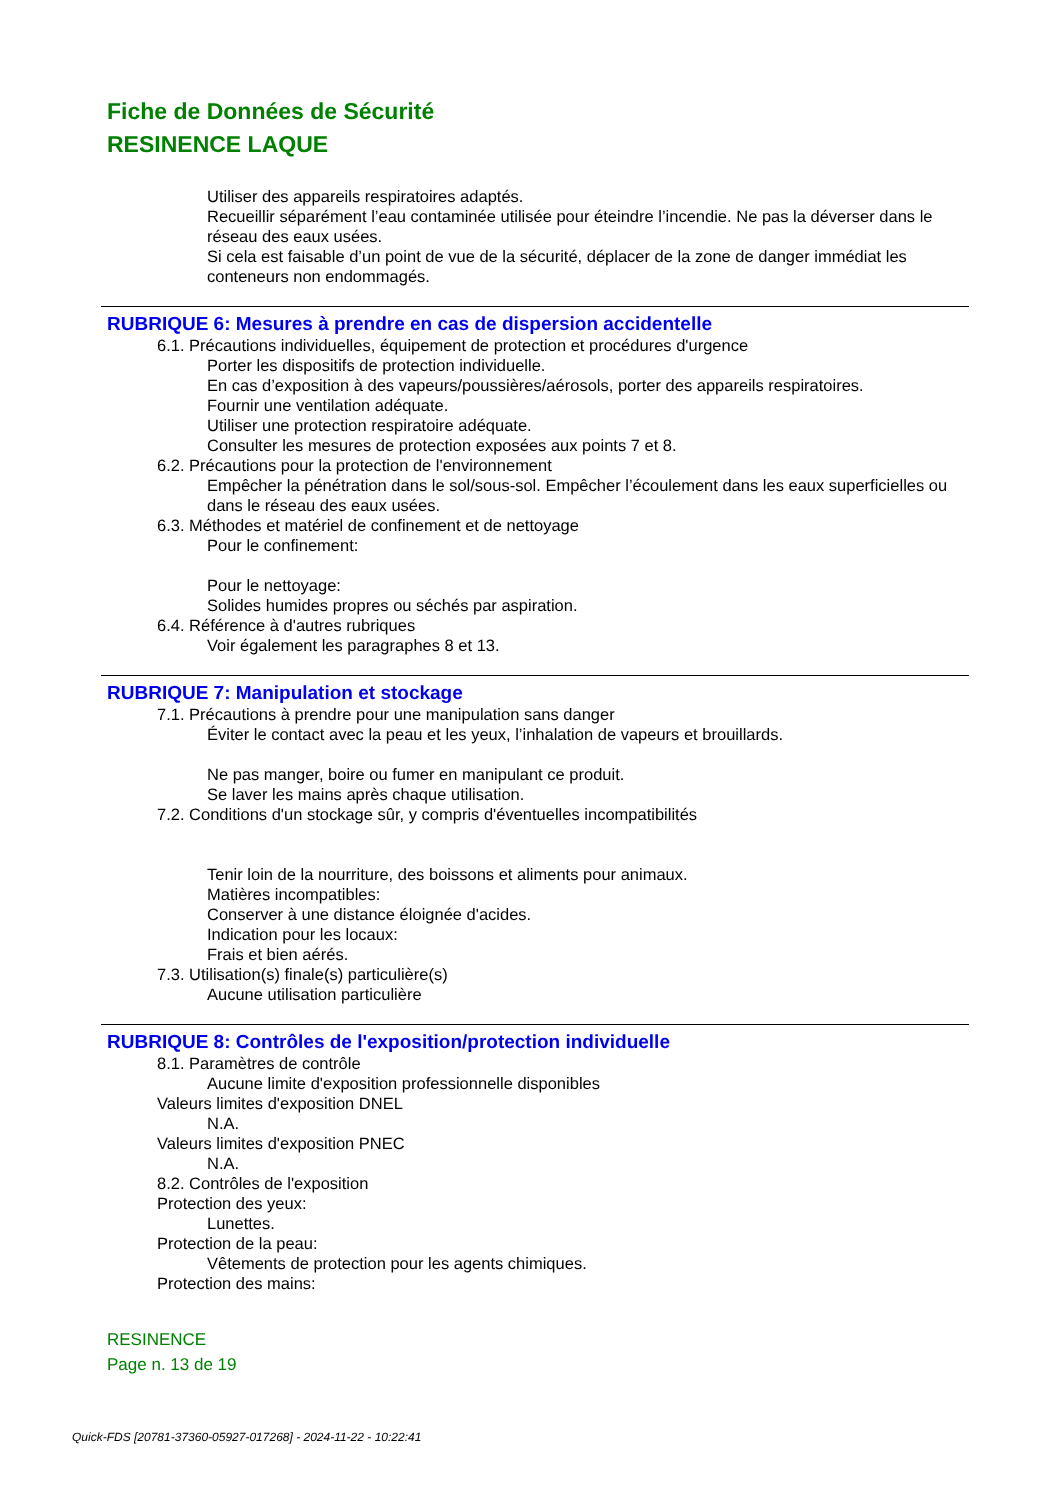Fiche de Données de Sécurité
RESINENCE LAQUE
Utiliser des appareils respiratoires adaptés.
Recueillir séparément l’eau contaminée utilisée pour éteindre l’incendie. Ne pas la déverser dans le réseau des eaux usées.
Si cela est faisable d’un point de vue de la sécurité, déplacer de la zone de danger immédiat les conteneurs non endommagés.
RUBRIQUE 6: Mesures à prendre en cas de dispersion accidentelle
6.1. Précautions individuelles, équipement de protection et procédures d'urgence
Porter les dispositifs de protection individuelle.
En cas d’exposition à des vapeurs/poussières/aérosols, porter des appareils respiratoires.
Fournir une ventilation adéquate.
Utiliser une protection respiratoire adéquate.
Consulter les mesures de protection exposées aux points 7 et 8.
6.2. Précautions pour la protection de l'environnement
Empêcher la pénétration dans le sol/sous-sol. Empêcher l’écoulement dans les eaux superficielles ou dans le réseau des eaux usées.
6.3. Méthodes et matériel de confinement et de nettoyage
Pour le confinement:
Pour le nettoyage:
Solides humides propres ou séchés par aspiration.
6.4. Référence à d'autres rubriques
Voir également les paragraphes 8 et 13.
RUBRIQUE 7: Manipulation et stockage
7.1. Précautions à prendre pour une manipulation sans danger
Éviter le contact avec la peau et les yeux, l’inhalation de vapeurs et brouillards.
Ne pas manger, boire ou fumer en manipulant ce produit.
Se laver les mains après chaque utilisation.
7.2. Conditions d'un stockage sûr, y compris d'éventuelles incompatibilités
Tenir loin de la nourriture, des boissons et aliments pour animaux.
Matières incompatibles:
Conserver à une distance éloignée d'acides.
Indication pour les locaux:
Frais et bien aérés.
7.3. Utilisation(s) finale(s) particulière(s)
Aucune utilisation particulière
RUBRIQUE 8: Contrôles de l'exposition/protection individuelle
8.1. Paramètres de contrôle
Aucune limite d'exposition professionnelle disponibles
Valeurs limites d'exposition DNEL
N.A.
Valeurs limites d'exposition PNEC
N.A.
8.2. Contrôles de l'exposition
Protection des yeux:
Lunettes.
Protection de la peau:
Vêtements de protection pour les agents chimiques.
Protection des mains:
RESINENCE
Page n. 13 de 19
Quick-FDS [20781-37360-05927-017268] - 2024-11-22 - 10:22:41